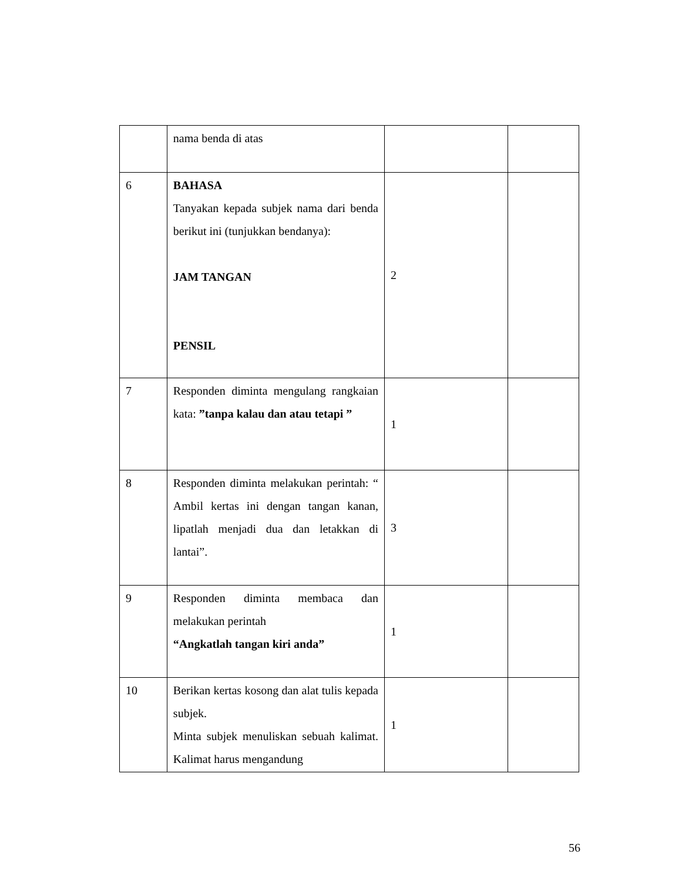| | nama benda di atas | | |
| 6 | BAHASA Tanyakan kepada subjek nama dari benda berikut ini (tunjukkan bendanya): JAM TANGAN PENSIL | 2 | |
| 7 | Responden diminta mengulang rangkaian kata: ”tanpa kalau dan atau tetapi ” | 1 | |
| 8 | Responden diminta melakukan perintah: “ Ambil kertas ini dengan tangan kanan, lipatlah menjadi dua dan letakkan di lantai”. | 3 | |
| 9 | Responden diminta membaca dan melakukan perintah “Angkatlah tangan kiri anda” | 1 | |
| 10 | Berikan kertas kosong dan alat tulis kepada subjek. Minta subjek menuliskan sebuah kalimat. Kalimat harus mengandung | 1 | |
56